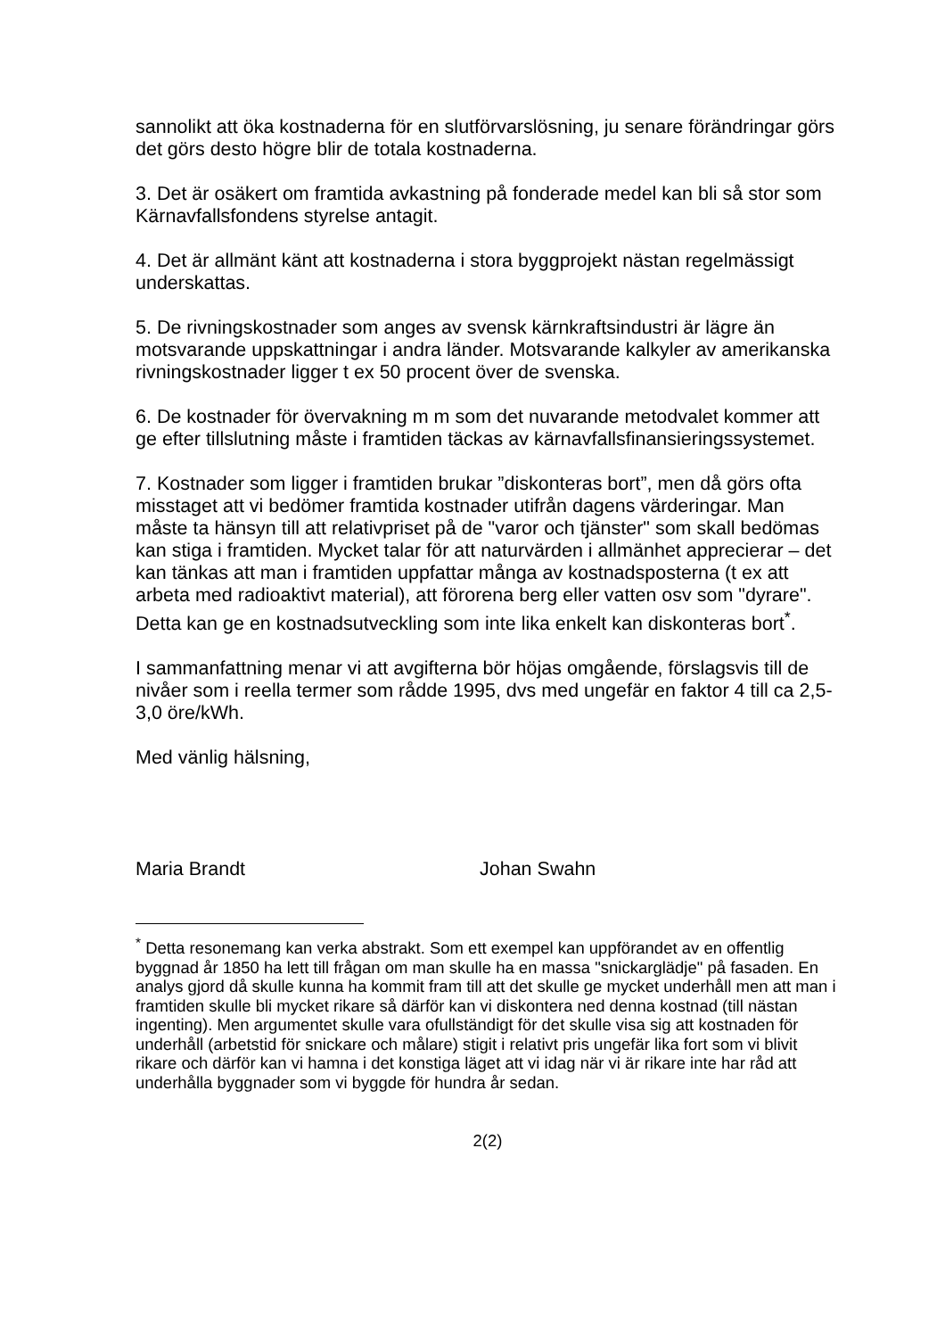sannolikt att öka kostnaderna för en slutförvarslösning, ju senare förändringar görs det görs desto högre blir de totala kostnaderna.
3. Det är osäkert om framtida avkastning på fonderade medel kan bli så stor som Kärnavfallsfondens styrelse antagit.
4. Det är allmänt känt att kostnaderna i stora byggprojekt nästan regelmässigt underskattas.
5. De rivningskostnader som anges av svensk kärnkraftsindustri är lägre än motsvarande uppskattningar i andra länder. Motsvarande kalkyler av amerikanska rivningskostnader ligger t ex 50 procent över de svenska.
6. De kostnader för övervakning m m som det nuvarande metodvalet kommer att ge efter tillslutning måste i framtiden täckas av kärnavfallsfinansieringssystemet.
7. Kostnader som ligger i framtiden brukar ”diskonteras bort”, men då görs ofta misstaget att vi bedömer framtida kostnader utifrån dagens värderingar. Man måste ta hänsyn till att relativpriset på de "varor och tjänster" som skall bedömas kan stiga i framtiden. Mycket talar för att naturvärden i allmänhet apprecierar – det kan tänkas att man i framtiden uppfattar många av kostnadsposterna (t ex att arbeta med radioaktivt material), att förorena berg eller vatten osv som "dyrare". Detta kan ge en kostnadsutveckling som inte lika enkelt kan diskonteras bort<sup>*</sup>.
I sammanfattning menar vi att avgifterna bör höjas omgående, förslagsvis till de nivåer som i reella termer som rådde 1995, dvs med ungefär en faktor 4 till ca 2,5-3,0 öre/kWh.
Med vänlig hälsning,
Maria Brandt Johan Swahn
<sup>*</sup> Detta resonemang kan verka abstrakt. Som ett exempel kan uppförandet av en offentlig byggnad år 1850 ha lett till frågan om man skulle ha en massa "snickarglädje" på fasaden. En analys gjord då skulle kunna ha kommit fram till att det skulle ge mycket underhåll men att man i framtiden skulle bli mycket rikare så därför kan vi diskontera ned denna kostnad (till nästan ingenting). Men argumentet skulle vara ofullständigt för det skulle visa sig att kostnaden för underhåll (arbetstid för snickare och målare) stigit i relativt pris ungefär lika fort som vi blivit rikare och därför kan vi hamna i det konstiga läget att vi idag när vi är rikare inte har råd att underhålla byggnader som vi byggde för hundra år sedan.
2(2)